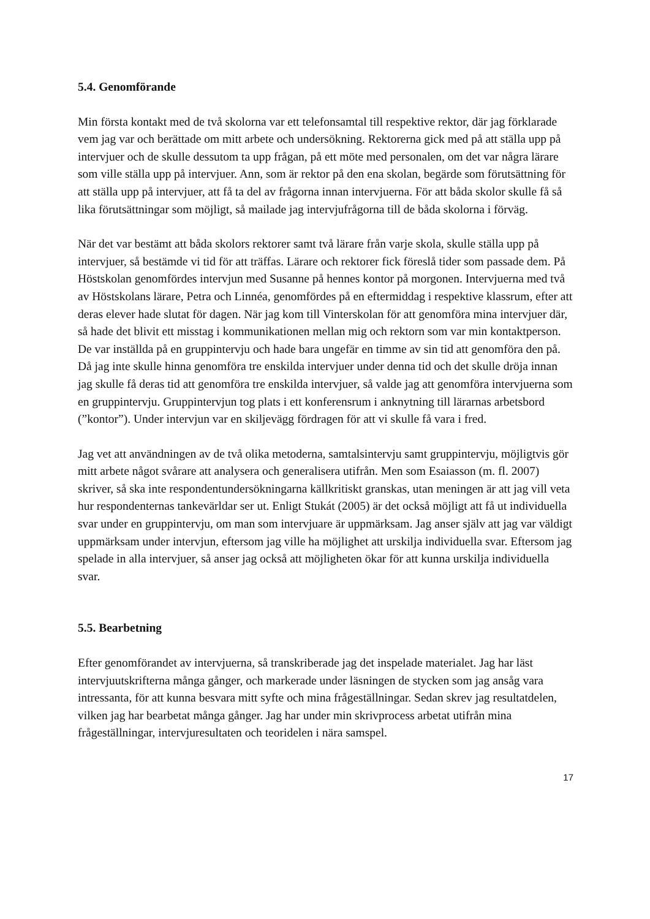5.4. Genomförande
Min första kontakt med de två skolorna var ett telefonsamtal till respektive rektor, där jag förklarade vem jag var och berättade om mitt arbete och undersökning. Rektorerna gick med på att ställa upp på intervjuer och de skulle dessutom ta upp frågan, på ett möte med personalen, om det var några lärare som ville ställa upp på intervjuer. Ann, som är rektor på den ena skolan, begärde som förutsättning för att ställa upp på intervjuer, att få ta del av frågorna innan intervjuerna. För att båda skolor skulle få så lika förutsättningar som möjligt, så mailade jag intervjufrågorna till de båda skolorna i förväg.
När det var bestämt att båda skolors rektorer samt två lärare från varje skola, skulle ställa upp på intervjuer, så bestämde vi tid för att träffas. Lärare och rektorer fick föreslå tider som passade dem. På Höstskolan genomfördes intervjun med Susanne på hennes kontor på morgonen. Intervjuerna med två av Höstskolans lärare, Petra och Linnéa, genomfördes på en eftermiddag i respektive klassrum, efter att deras elever hade slutat för dagen. När jag kom till Vinterskolan för att genomföra mina intervjuer där, så hade det blivit ett misstag i kommunikationen mellan mig och rektorn som var min kontaktperson. De var inställda på en gruppintervju och hade bara ungefär en timme av sin tid att genomföra den på. Då jag inte skulle hinna genomföra tre enskilda intervjuer under denna tid och det skulle dröja innan jag skulle få deras tid att genomföra tre enskilda intervjuer, så valde jag att genomföra intervjuerna som en gruppintervju. Gruppintervjun tog plats i ett konferensrum i anknytning till lärarnas arbetsbord (”kontor”). Under intervjun var en skiljevägg fördragen för att vi skulle få vara i fred.
Jag vet att användningen av de två olika metoderna, samtalsintervju samt gruppintervju, möjligtvis gör mitt arbete något svårare att analysera och generalisera utifrån. Men som Esaiasson (m. fl. 2007) skriver, så ska inte respondentundersökningarna källkritiskt granskas, utan meningen är att jag vill veta hur respondenternas tankevärldar ser ut. Enligt Stukát (2005) är det också möjligt att få ut individuella svar under en gruppintervju, om man som intervjuare är uppmärksam. Jag anser själv att jag var väldigt uppmärksam under intervjun, eftersom jag ville ha möjlighet att urskilja individuella svar. Eftersom jag spelade in alla intervjuer, så anser jag också att möjligheten ökar för att kunna urskilja individuella svar.
5.5. Bearbetning
Efter genomförandet av intervjuerna, så transkriberade jag det inspelade materialet. Jag har läst intervjuutskrifterna många gånger, och markerade under läsningen de stycken som jag ansåg vara intressanta, för att kunna besvara mitt syfte och mina frågeställningar. Sedan skrev jag resultatdelen, vilken jag har bearbetat många gånger. Jag har under min skrivprocess arbetat utifrån mina frågeställningar, intervjuresultaten och teoridelen i nära samspel.
17